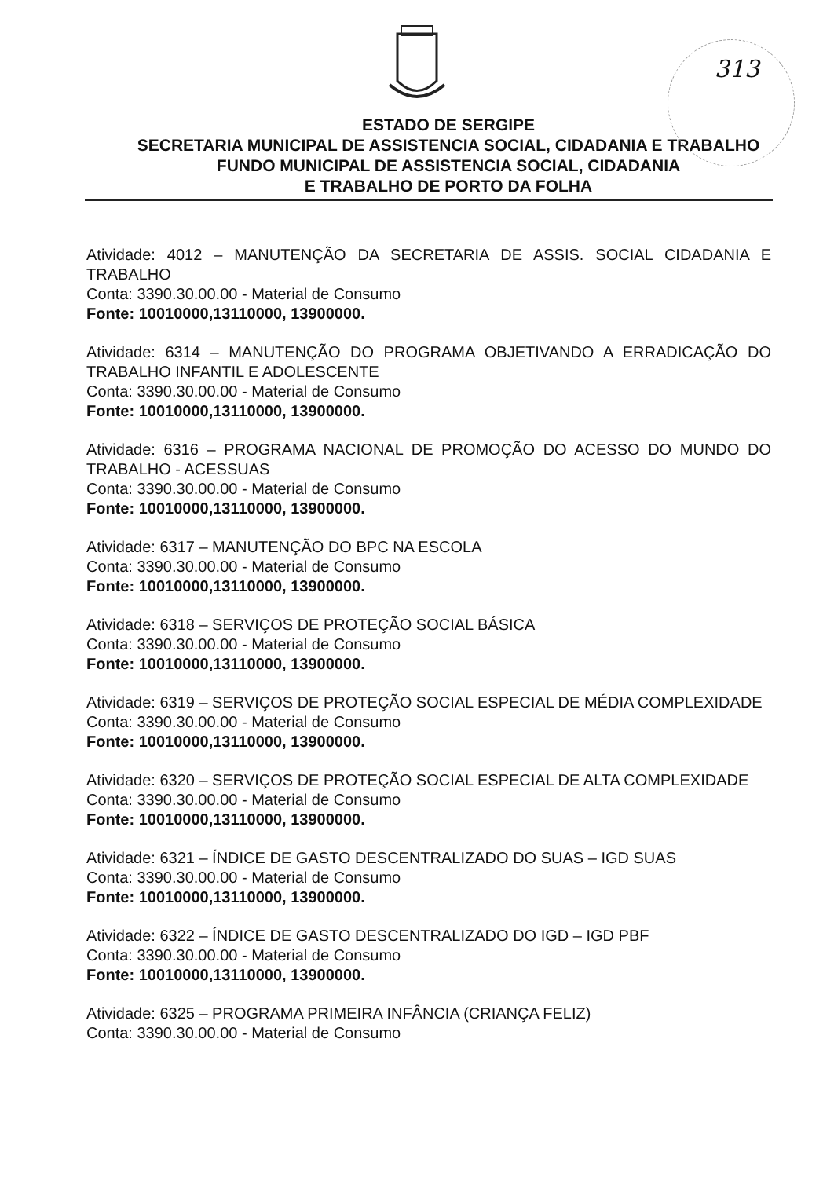313
ESTADO DE SERGIPE
SECRETARIA MUNICIPAL DE ASSISTENCIA SOCIAL, CIDADANIA E TRABALHO
FUNDO MUNICIPAL DE ASSISTENCIA SOCIAL, CIDADANIA
E TRABALHO DE PORTO DA FOLHA
Atividade: 4012 – MANUTENÇÃO DA SECRETARIA DE ASSIS. SOCIAL CIDADANIA E TRABALHO
Conta: 3390.30.00.00 - Material de Consumo
Fonte: 10010000,13110000, 13900000.
Atividade: 6314 – MANUTENÇÃO DO PROGRAMA OBJETIVANDO A ERRADICAÇÃO DO TRABALHO INFANTIL E ADOLESCENTE
Conta: 3390.30.00.00 - Material de Consumo
Fonte: 10010000,13110000, 13900000.
Atividade: 6316 – PROGRAMA NACIONAL DE PROMOÇÃO DO ACESSO DO MUNDO DO TRABALHO - ACESSUAS
Conta: 3390.30.00.00 - Material de Consumo
Fonte: 10010000,13110000, 13900000.
Atividade: 6317 – MANUTENÇÃO DO BPC NA ESCOLA
Conta: 3390.30.00.00 - Material de Consumo
Fonte: 10010000,13110000, 13900000.
Atividade: 6318 – SERVIÇOS DE PROTEÇÃO SOCIAL BÁSICA
Conta: 3390.30.00.00 - Material de Consumo
Fonte: 10010000,13110000, 13900000.
Atividade: 6319 – SERVIÇOS DE PROTEÇÃO SOCIAL ESPECIAL DE MÉDIA COMPLEXIDADE
Conta: 3390.30.00.00 - Material de Consumo
Fonte: 10010000,13110000, 13900000.
Atividade: 6320 – SERVIÇOS DE PROTEÇÃO SOCIAL ESPECIAL DE ALTA COMPLEXIDADE
Conta: 3390.30.00.00 - Material de Consumo
Fonte: 10010000,13110000, 13900000.
Atividade: 6321 – ÍNDICE DE GASTO DESCENTRALIZADO DO SUAS – IGD SUAS
Conta: 3390.30.00.00 - Material de Consumo
Fonte: 10010000,13110000, 13900000.
Atividade: 6322 – ÍNDICE DE GASTO DESCENTRALIZADO DO IGD – IGD PBF
Conta: 3390.30.00.00 - Material de Consumo
Fonte: 10010000,13110000, 13900000.
Atividade: 6325 – PROGRAMA PRIMEIRA INFÂNCIA (CRIANÇA FELIZ)
Conta: 3390.30.00.00 - Material de Consumo